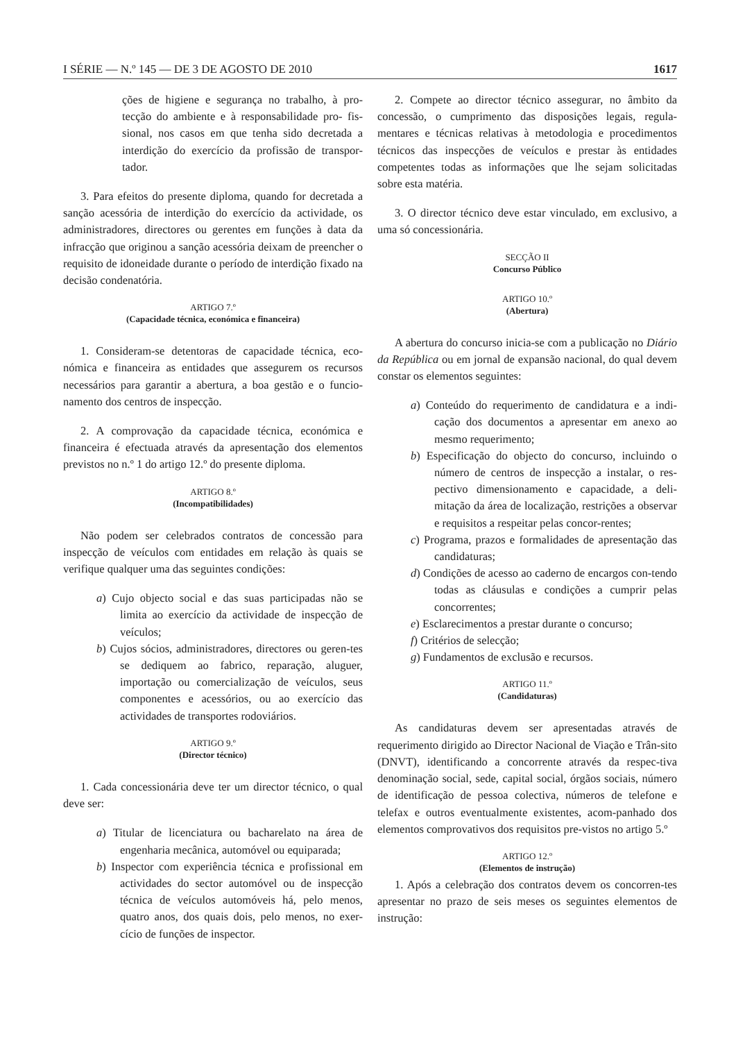I SÉRIE — N.º 145 — DE 3 DE AGOSTO DE 2010 1617
ções de higiene e segurança no trabalho, à pro-tecção do ambiente e à responsabilidade pro- fis-sional, nos casos em que tenha sido decretada a interdição do exercício da profissão de transpor-tador.
3. Para efeitos do presente diploma, quando for decretada a sanção acessória de interdição do exercício da actividade, os administradores, directores ou gerentes em funções à data da infracção que originou a sanção acessória deixam de preencher o requisito de idoneidade durante o período de interdição fixado na decisão condenatória.
ARTIGO 7.º
(Capacidade técnica, económica e financeira)
1. Consideram-se detentoras de capacidade técnica, eco-nómica e financeira as entidades que assegurem os recursos necessários para garantir a abertura, a boa gestão e o funcio-namento dos centros de inspecção.
2. A comprovação da capacidade técnica, económica e financeira é efectuada através da apresentação dos elementos previstos no n.º 1 do artigo 12.º do presente diploma.
ARTIGO 8.º
(Incompatibilidades)
Não podem ser celebrados contratos de concessão para inspecção de veículos com entidades em relação às quais se verifique qualquer uma das seguintes condições:
a) Cujo objecto social e das suas participadas não se limita ao exercício da actividade de inspecção de veículos;
b) Cujos sócios, administradores, directores ou geren-tes se dediquem ao fabrico, reparação, aluguer, importação ou comercialização de veículos, seus componentes e acessórios, ou ao exercício das actividades de transportes rodoviários.
ARTIGO 9.º
(Director técnico)
1. Cada concessionária deve ter um director técnico, o qual deve ser:
a) Titular de licenciatura ou bacharelato na área de engenharia mecânica, automóvel ou equiparada;
b) Inspector com experiência técnica e profissional em actividades do sector automóvel ou de inspecção técnica de veículos automóveis há, pelo menos, quatro anos, dos quais dois, pelo menos, no exer-cício de funções de inspector.
2. Compete ao director técnico assegurar, no âmbito da concessão, o cumprimento das disposições legais, regula-mentares e técnicas relativas à metodologia e procedimentos técnicos das inspecções de veículos e prestar às entidades competentes todas as informações que lhe sejam solicitadas sobre esta matéria.
3. O director técnico deve estar vinculado, em exclusivo, a uma só concessionária.
SECÇÃO II
Concurso Público
ARTIGO 10.º
(Abertura)
A abertura do concurso inicia-se com a publicação no Diário da República ou em jornal de expansão nacional, do qual devem constar os elementos seguintes:
a) Conteúdo do requerimento de candidatura e a indi-cação dos documentos a apresentar em anexo ao mesmo requerimento;
b) Especificação do objecto do concurso, incluindo o número de centros de inspecção a instalar, o res-pectivo dimensionamento e capacidade, a deli-mitação da área de localização, restrições a observar e requisitos a respeitar pelas concor-rentes;
c) Programa, prazos e formalidades de apresentação das candidaturas;
d) Condições de acesso ao caderno de encargos con-tendo todas as cláusulas e condições a cumprir pelas concorrentes;
e) Esclarecimentos a prestar durante o concurso;
f) Critérios de selecção;
g) Fundamentos de exclusão e recursos.
ARTIGO 11.º
(Candidaturas)
As candidaturas devem ser apresentadas através de requerimento dirigido ao Director Nacional de Viação e Trân-sito (DNVT), identificando a concorrente através da respec-tiva denominação social, sede, capital social, órgãos sociais, número de identificação de pessoa colectiva, números de telefone e telefax e outros eventualmente existentes, acom-panhado dos elementos comprovativos dos requisitos pre-vistos no artigo 5.º
ARTIGO 12.º
(Elementos de instrução)
1. Após a celebração dos contratos devem os concorren-tes apresentar no prazo de seis meses os seguintes elementos de instrução: